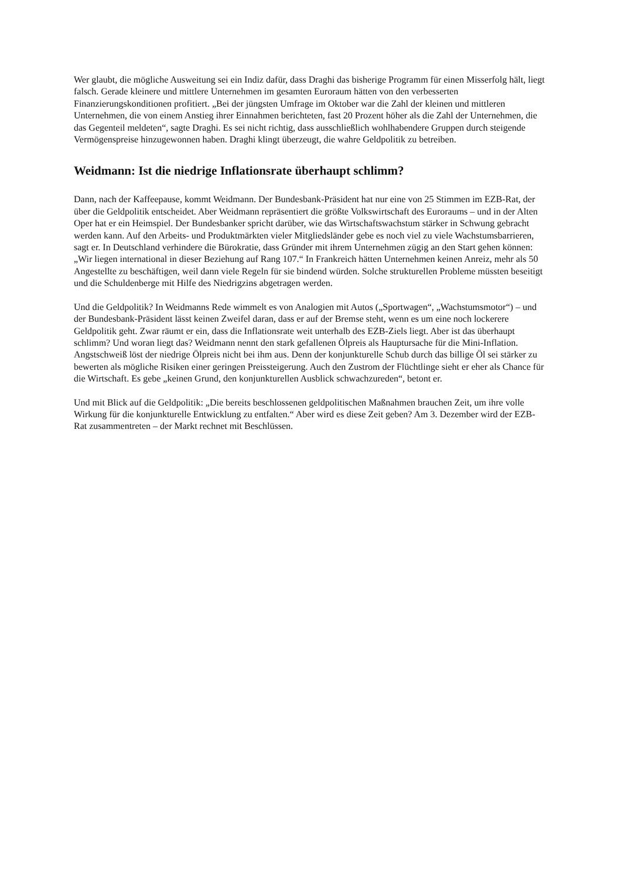Wer glaubt, die mögliche Ausweitung sei ein Indiz dafür, dass Draghi das bisherige Programm für einen Misserfolg hält, liegt falsch. Gerade kleinere und mittlere Unternehmen im gesamten Euroraum hätten von den verbesserten Finanzierungskonditionen profitiert. „Bei der jüngsten Umfrage im Oktober war die Zahl der kleinen und mittleren Unternehmen, die von einem Anstieg ihrer Einnahmen berichteten, fast 20 Prozent höher als die Zahl der Unternehmen, die das Gegenteil meldeten“, sagte Draghi. Es sei nicht richtig, dass ausschließlich wohlhabendere Gruppen durch steigende Vermögenspreise hinzugewonnen haben. Draghi klingt überzeugt, die wahre Geldpolitik zu betreiben.
Weidmann: Ist die niedrige Inflationsrate überhaupt schlimm?
Dann, nach der Kaffeepause, kommt Weidmann. Der Bundesbank-Präsident hat nur eine von 25 Stimmen im EZB-Rat, der über die Geldpolitik entscheidet. Aber Weidmann repräsentiert die größte Volkswirtschaft des Euroraums – und in der Alten Oper hat er ein Heimspiel. Der Bundesbanker spricht darüber, wie das Wirtschaftswachstum stärker in Schwung gebracht werden kann. Auf den Arbeits- und Produktmärkten vieler Mitgliedsländer gebe es noch viel zu viele Wachstumsbarrieren, sagt er. In Deutschland verhindere die Bürokratie, dass Gründer mit ihrem Unternehmen zügig an den Start gehen können: „Wir liegen international in dieser Beziehung auf Rang 107.“ In Frankreich hätten Unternehmen keinen Anreiz, mehr als 50 Angestellte zu beschäftigen, weil dann viele Regeln für sie bindend würden. Solche strukturellen Probleme müssten beseitigt und die Schuldenberge mit Hilfe des Niedrigzins abgetragen werden.
Und die Geldpolitik? In Weidmanns Rede wimmelt es von Analogien mit Autos („Sportwagen“, „Wachstumsmotor“) – und der Bundesbank-Präsident lässt keinen Zweifel daran, dass er auf der Bremse steht, wenn es um eine noch lockerere Geldpolitik geht. Zwar räumt er ein, dass die Inflationsrate weit unterhalb des EZB-Ziels liegt. Aber ist das überhaupt schlimm? Und woran liegt das? Weidmann nennt den stark gefallenen Ölpreis als Hauptursache für die Mini-Inflation. Angstschweiß löst der niedrige Ölpreis nicht bei ihm aus. Denn der konjunkturelle Schub durch das billige Öl sei stärker zu bewerten als mögliche Risiken einer geringen Preissteigerung. Auch den Zustrom der Flüchtlinge sieht er eher als Chance für die Wirtschaft. Es gebe „keinen Grund, den konjunkturellen Ausblick schwachzureden“, betont er.
Und mit Blick auf die Geldpolitik: „Die bereits beschlossenen geldpolitischen Maßnahmen brauchen Zeit, um ihre volle Wirkung für die konjunkturelle Entwicklung zu entfalten.“ Aber wird es diese Zeit geben? Am 3. Dezember wird der EZB-Rat zusammentreten – der Markt rechnet mit Beschlüssen.